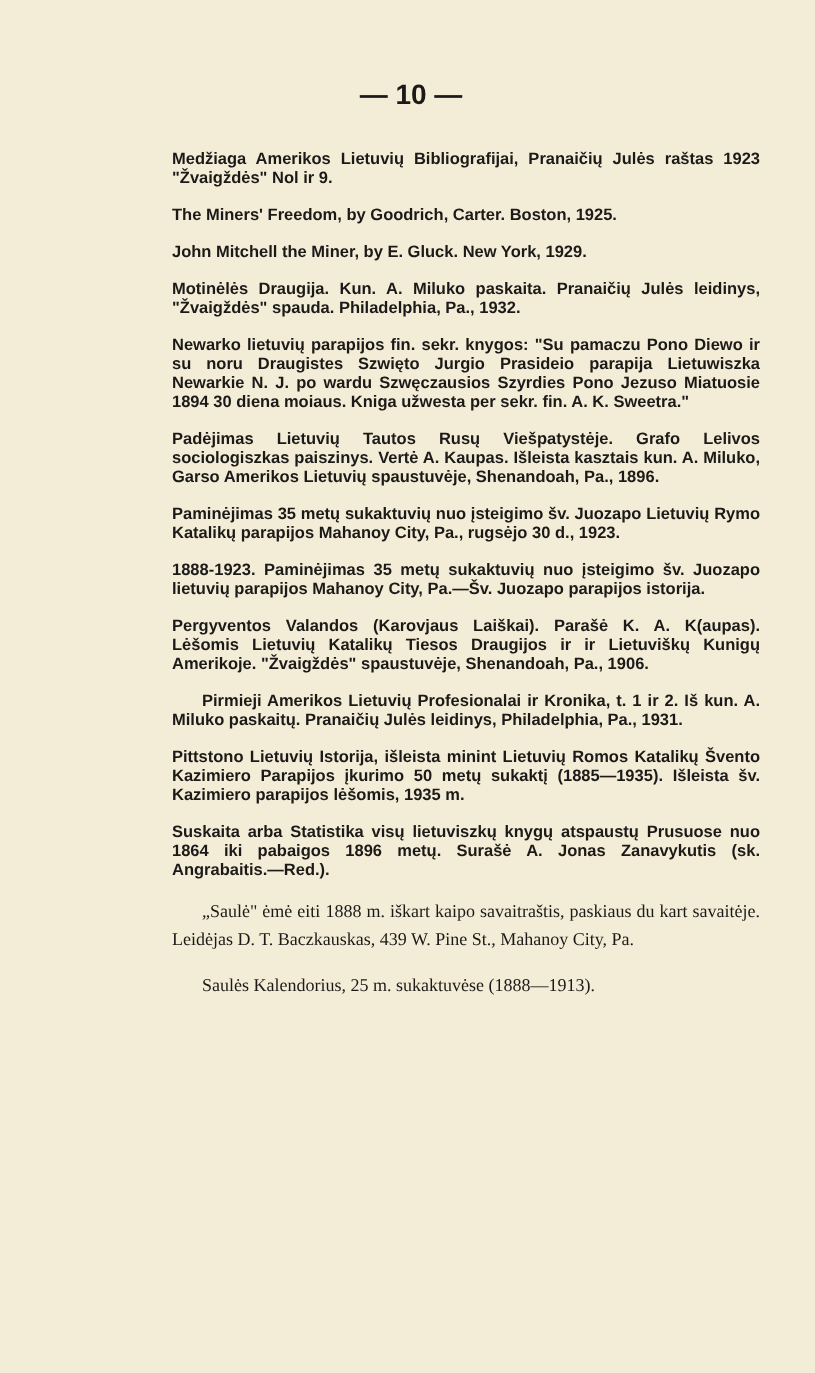— 10 —
Medžiaga Amerikos Lietuvių Bibliografijai, Pranaičių Julės raštas 1923 "Žvaigždės" Nol ir 9.
The Miners' Freedom, by Goodrich, Carter. Boston, 1925.
John Mitchell the Miner, by E. Gluck. New York, 1929.
Motinėlės Draugija. Kun. A. Miluko paskaita. Pranaičių Julės leidinys, "Žvaigždės" spauda. Philadelphia, Pa., 1932.
Newarko lietuvių parapijos fin. sekr. knygos: "Su pamaczu Pono Diewo ir su noru Draugistes Szwięto Jurgio Prasideio parapija Lietuwiszka Newarkie N. J. po wardu Szwęczausios Szyrdies Pono Jezuso Miatuosie 1894 30 diena moiaus. Kniga užwesta per sekr. fin. A. K. Sweetra."
Padėjimas Lietuvių Tautos Rusų Viešpatystėje. Grafo Lelivos sociologiszkas paiszinys. Vertė A. Kaupas. Išleista kasztais kun. A. Miluko, Garso Amerikos Lietuvių spaustuvėje, Shenandoah, Pa., 1896.
Paminėjimas 35 metų sukaktuvių nuo įsteigimo šv. Juozapo Lietuvių Rymo Katalikų parapijos Mahanoy City, Pa., rugsėjo 30 d., 1923.
1888-1923. Paminėjimas 35 metų sukaktuvių nuo įsteigimo šv. Juozapo lietuvių parapijos Mahanoy City, Pa.—Šv. Juozapo parapijos istorija.
Pergyventos Valandos (Karovjaus Laiškai). Parašė K. A. K(aupas). Lėšomis Lietuvių Katalikų Tiesos Draugijos ir ir Lietuviškų Kunigų Amerikoje. "Žvaigždės" spaustuvėje, Shenandoah, Pa., 1906.
Pirmieji Amerikos Lietuvių Profesionalai ir Kronika, t. 1 ir 2. Iš kun. A. Miluko paskaitų. Pranaičių Julės leidinys, Philadelphia, Pa., 1931.
Pittstono Lietuvių Istorija, išleista minint Lietuvių Romos Katalikų Švento Kazimiero Parapijos įkurimo 50 metų sukaktį (1885—1935). Išleista šv. Kazimiero parapijos lėšomis, 1935 m.
Suskaita arba Statistika visų lietuviszkų knygų atspaustų Prusuose nuo 1864 iki pabaigos 1896 metų. Surašė A. Jonas Zanavykutis (sk. Angrabaitis.—Red.).
„Saulė" ėmė eiti 1888 m. iškart kaipo savaitraštis, paskiaus du kart savaitėje. Leidėjas D. T. Baczkauskas, 439 W. Pine St., Mahanoy City, Pa.
Saulės Kalendorius, 25 m. sukaktuvėse (1888—1913).